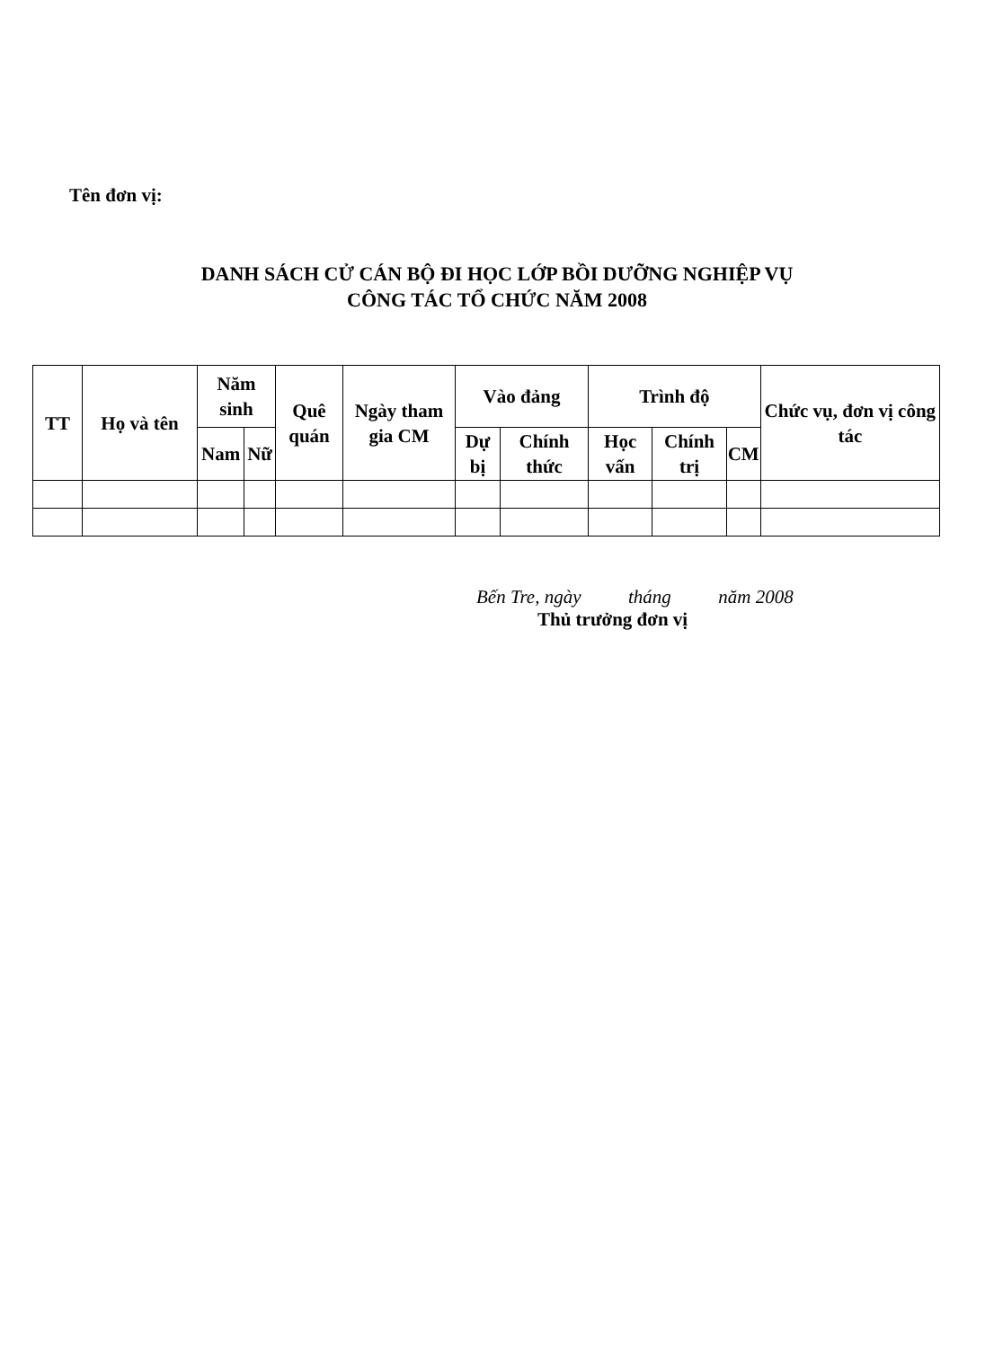Tên đơn vị:
DANH SÁCH CỬ CÁN BỘ ĐI HỌC LỚP BỒI DƯỠNG NGHIỆP VỤ
CÔNG TÁC TỔ CHỨC NĂM 2008
| TT | Họ và tên | Năm sinh | | Quê quán | Ngày tham gia CM | Vào đảng | | Trình độ | | | Chức vụ, đơn vị công tác |
| --- | --- | --- | --- | --- | --- | --- | --- | --- | --- | --- | --- |
| | | Nam | Nữ | | | Dự bị | Chính thức | Học vấn | Chính trị | CM | |
Bến Tre, ngày tháng năm 2008
Thủ trưởng đơn vị